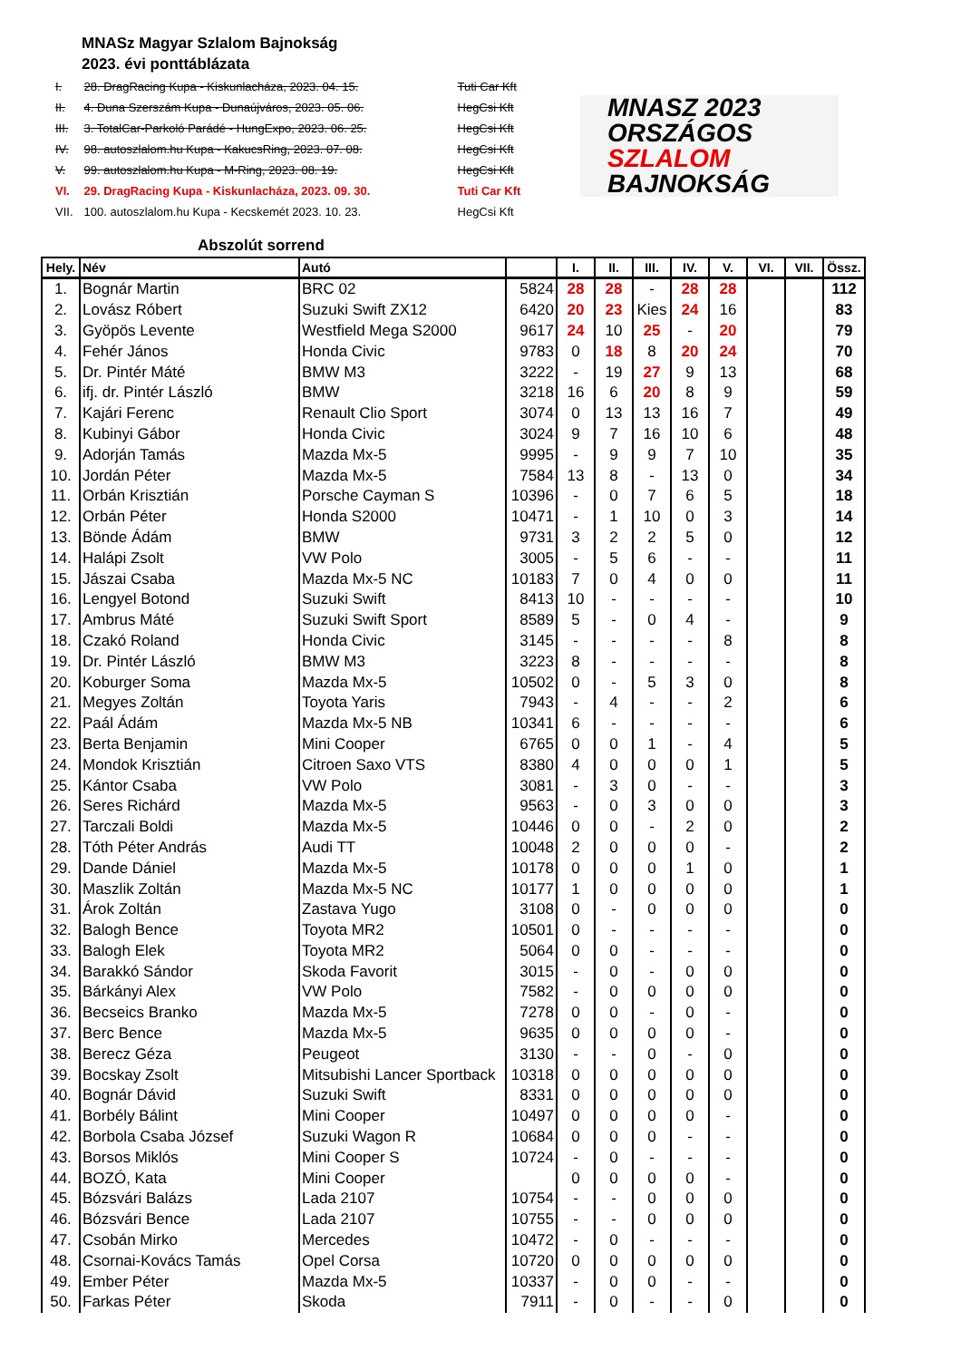MNASz Magyar Szlalom Bajnokság
2023. évi ponttáblázata
| I. | 28. DragRacing Kupa - Kiskunlacháza, 2023. 04. 15. | Tuti Car Kft |
| II. | 4. Duna Szerszám Kupa - Dunaújváros, 2023. 05. 06. | HegCsi Kft |
| III. | 3. TotalCar-Parkoló Parádé - HungExpo, 2023. 06. 25. | HegCsi Kft |
| IV. | 98. autoszlalom.hu Kupa - KakucsRing, 2023. 07. 08. | HegCsi Kft |
| V. | 99. autoszlalom.hu Kupa - M-Ring, 2023. 08. 19. | HegCsi Kft |
| VI. | 29. DragRacing Kupa - Kiskunlacháza, 2023. 09. 30. | Tuti Car Kft |
| VII. | 100. autoszlalom.hu Kupa - Kecskemét 2023. 10. 23. | HegCsi Kft |
MNASZ 2023
ORSZÁGOS
SZLALOM
BAJNOKSÁG
Abszolút sorrend
| Hely. | Név | Autó | | I. | II. | III. | IV. | V. | VI. | VII. | Össz. |
| --- | --- | --- | --- | --- | --- | --- | --- | --- | --- | --- | --- |
| 1. | Bognár Martin | BRC 02 | 5824 | 28 | 28 | - | 28 | 28 | | | 112 |
| 2. | Lovász Róbert | Suzuki Swift ZX12 | 6420 | 20 | 23 | Kies | 24 | 16 | | | 83 |
| 3. | Gyöpös Levente | Westfield Mega S2000 | 9617 | 24 | 10 | 25 | - | 20 | | | 79 |
| 4. | Fehér János | Honda Civic | 9783 | 0 | 18 | 8 | 20 | 24 | | | 70 |
| 5. | Dr. Pintér Máté | BMW M3 | 3222 | - | 19 | 27 | 9 | 13 | | | 68 |
| 6. | ifj. dr. Pintér László | BMW | 3218 | 16 | 6 | 20 | 8 | 9 | | | 59 |
| 7. | Kajári Ferenc | Renault Clio Sport | 3074 | 0 | 13 | 13 | 16 | 7 | | | 49 |
| 8. | Kubinyi Gábor | Honda Civic | 3024 | 9 | 7 | 16 | 10 | 6 | | | 48 |
| 9. | Adorján Tamás | Mazda Mx-5 | 9995 | - | 9 | 9 | 7 | 10 | | | 35 |
| 10. | Jordán Péter | Mazda Mx-5 | 7584 | 13 | 8 | - | 13 | 0 | | | 34 |
| 11. | Orbán Krisztián | Porsche Cayman S | 10396 | - | 0 | 7 | 6 | 5 | | | 18 |
| 12. | Orbán Péter | Honda S2000 | 10471 | - | 1 | 10 | 0 | 3 | | | 14 |
| 13. | Bönde Ádám | BMW | 9731 | 3 | 2 | 2 | 5 | 0 | | | 12 |
| 14. | Halápi Zsolt | VW Polo | 3005 | - | 5 | 6 | - | - | | | 11 |
| 15. | Jászai Csaba | Mazda Mx-5 NC | 10183 | 7 | 0 | 4 | 0 | 0 | | | 11 |
| 16. | Lengyel Botond | Suzuki Swift | 8413 | 10 | - | - | - | - | | | 10 |
| 17. | Ambrus Máté | Suzuki Swift Sport | 8589 | 5 | - | 0 | 4 | - | | | 9 |
| 18. | Czakó Roland | Honda Civic | 3145 | - | - | - | - | 8 | | | 8 |
| 19. | Dr. Pintér László | BMW M3 | 3223 | 8 | - | - | - | - | | | 8 |
| 20. | Koburger Soma | Mazda Mx-5 | 10502 | 0 | - | 5 | 3 | 0 | | | 8 |
| 21. | Megyes Zoltán | Toyota Yaris | 7943 | - | 4 | - | - | 2 | | | 6 |
| 22. | Paál Ádám | Mazda Mx-5 NB | 10341 | 6 | - | - | - | - | | | 6 |
| 23. | Berta Benjamin | Mini Cooper | 6765 | 0 | 0 | 1 | - | 4 | | | 5 |
| 24. | Mondok Krisztián | Citroen Saxo VTS | 8380 | 4 | 0 | 0 | 0 | 1 | | | 5 |
| 25. | Kántor Csaba | VW Polo | 3081 | - | 3 | 0 | - | - | | | 3 |
| 26. | Seres Richárd | Mazda Mx-5 | 9563 | - | 0 | 3 | 0 | 0 | | | 3 |
| 27. | Tarczali Boldi | Mazda Mx-5 | 10446 | 0 | 0 | - | 2 | 0 | | | 2 |
| 28. | Tóth Péter András | Audi TT | 10048 | 2 | 0 | 0 | 0 | - | | | 2 |
| 29. | Dande Dániel | Mazda Mx-5 | 10178 | 0 | 0 | 0 | 1 | 0 | | | 1 |
| 30. | Maszlik Zoltán | Mazda Mx-5 NC | 10177 | 1 | 0 | 0 | 0 | 0 | | | 1 |
| 31. | Árok Zoltán | Zastava Yugo | 3108 | 0 | - | 0 | 0 | 0 | | | 0 |
| 32. | Balogh Bence | Toyota MR2 | 10501 | 0 | - | - | - | - | | | 0 |
| 33. | Balogh Elek | Toyota MR2 | 5064 | 0 | 0 | - | - | - | | | 0 |
| 34. | Barakkó Sándor | Skoda Favorit | 3015 | - | 0 | - | 0 | 0 | | | 0 |
| 35. | Bárkányi Alex | VW Polo | 7582 | - | 0 | 0 | 0 | 0 | | | 0 |
| 36. | Becseics Branko | Mazda Mx-5 | 7278 | 0 | 0 | - | 0 | - | | | 0 |
| 37. | Berc Bence | Mazda Mx-5 | 9635 | 0 | 0 | 0 | 0 | - | | | 0 |
| 38. | Berecz Géza | Peugeot | 3130 | - | - | 0 | - | 0 | | | 0 |
| 39. | Bocskay Zsolt | Mitsubishi Lancer Sportback | 10318 | 0 | 0 | 0 | 0 | 0 | | | 0 |
| 40. | Bognár Dávid | Suzuki Swift | 8331 | 0 | 0 | 0 | 0 | 0 | | | 0 |
| 41. | Borbély Bálint | Mini Cooper | 10497 | 0 | 0 | 0 | 0 | - | | | 0 |
| 42. | Borbola Csaba József | Suzuki Wagon R | 10684 | 0 | 0 | 0 | - | - | | | 0 |
| 43. | Borsos Miklós | Mini Cooper S | 10724 | - | 0 | - | - | - | | | 0 |
| 44. | BOZÓ, Kata | Mini Cooper | | 0 | 0 | 0 | 0 | - | | | 0 |
| 45. | Bózsvári Balázs | Lada 2107 | 10754 | - | - | 0 | 0 | 0 | | | 0 |
| 46. | Bózsvári Bence | Lada 2107 | 10755 | - | - | 0 | 0 | 0 | | | 0 |
| 47. | Csobán Mirko | Mercedes | 10472 | - | 0 | - | - | - | | | 0 |
| 48. | Csornai-Kovács Tamás | Opel Corsa | 10720 | 0 | 0 | 0 | 0 | 0 | | | 0 |
| 49. | Ember Péter | Mazda Mx-5 | 10337 | - | 0 | 0 | - | - | | | 0 |
| 50. | Farkas Péter | Skoda | 7911 | - | 0 | - | - | 0 | | | 0 |